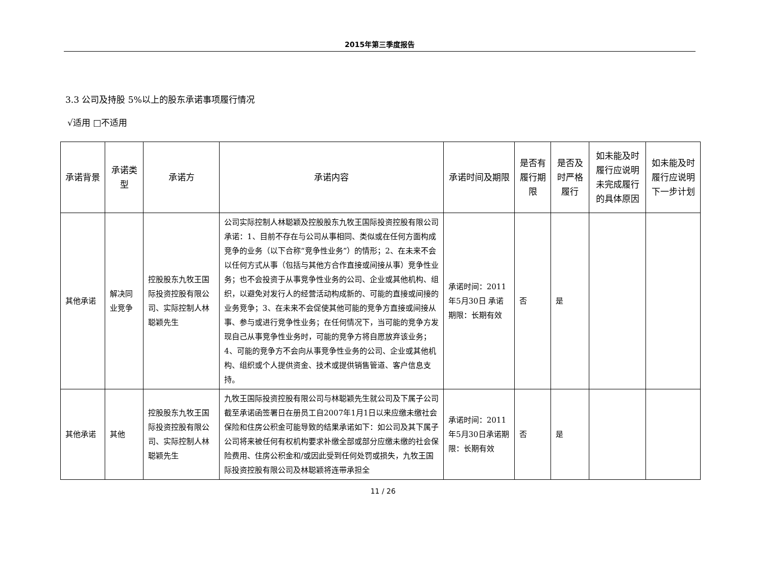2015年第三季度报告
3.3 公司及持股 5%以上的股东承诺事项履行情况
√适用 □不适用
| 承诺背景 | 承诺类型 | 承诺方 | 承诺内容 | 承诺时间及期限 | 是否有履行期限 | 是否及时严格履行 | 如未能及时履行应说明未完成履行的具体原因 | 如未能及时履行应说明下一步计划 |
| --- | --- | --- | --- | --- | --- | --- | --- | --- |
| 其他承诺 | 解决同业竞争 | 控股股东九牧王国际投资控股有限公司、实际控制人林聪颖先生 | 公司实际控制人林聪颖及控股股东九牧王国际投资控股有限公司承诺：1、目前不存在与公司从事相同、类似或在任何方面构成竞争的业务（以下合称“竞争性业务”）的情形；2、在未来不会以任何方式从事（包括与其他方合作直接或间接从事）竞争性业务；也不会投资于从事竞争性业务的公司、企业或其他机构、组织，以避免对发行人的经营活动构成新的、可能的直接或间接的业务竞争；3、在未来不会促使其他可能的竞争方直接或间接从事、参与或进行竞争性业务；在任何情况下，当可能的竞争方发现自己从事竞争性业务时，可能的竞争方将自愿放弃该业务；4、可能的竞争方不会向从事竞争性业务的公司、企业或其他机构、组织或个人提供资金、技术或提供销售管道、客户信息支持。 | 承诺时间：2011年5月30日 承诺期限：长期有效 | 否 | 是 | | |
| 其他承诺 | 其他 | 控股股东九牧王国际投资控股有限公司、实际控制人林聪颖先生 | 九牧王国际投资控股有限公司与林聪颖先生就公司及下属子公司截至承诺函签署日在册员工自2007年1月1日以来应缴未缴社会保险和住房公积金可能导致的结果承诺如下：如公司及其下属子公司将来被任何有权机构要求补缴全部或部分应缴未缴的社会保险费用、住房公积金和/或因此受到任何处罚或损失，九牧王国际投资控股有限公司及林聪颖将连带承担全 | 承诺时间：2011年5月30日承诺期限：长期有效 | 否 | 是 | | |
11 / 26